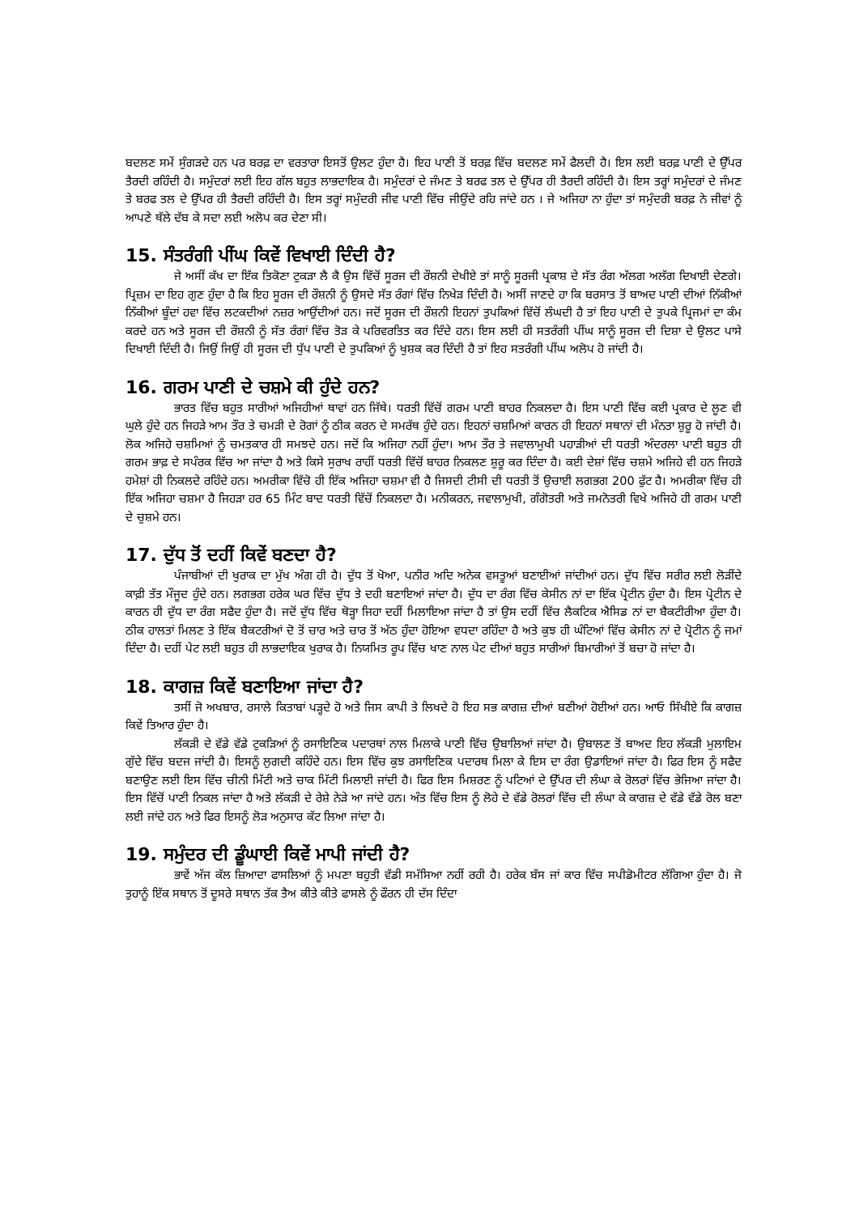ਬਦਲਣ ਸਮੇਂ ਸੁੰਗੜਦੇ ਹਨ ਪਰ ਬਰਫ਼ ਦਾ ਵਰਤਾਰਾ ਇਸਤੋਂ ਉਲਟ ਹੁੰਦਾ ਹੈ। ਇਹ ਪਾਣੀ ਤੋਂ ਬਰਫ਼ ਵਿੱਚ ਬਦਲਣ ਸਮੇਂ ਫੈਲਦੀ ਹੈ। ਇਸ ਲਈ ਬਰਫ਼ ਪਾਣੀ ਦੇ ਉੱਪਰ ਤੈਰਦੀ ਰਹਿੰਦੀ ਹੈ। ਸਮੁੰਦਰਾਂ ਲਈ ਇਹ ਗੱਲ ਬਹੁਤ ਲਾਭਦਾਇਕ ਹੈ। ਸਮੁੰਦਰਾਂ ਦੇ ਜੰਮਣ ਤੇ ਬਰਫ ਤਲ ਦੇ ਉੱਪਰ ਹੀ ਤੈਰਦੀ ਰਹਿੰਦੀ ਹੈ। ਇਸ ਤਰ੍ਹਾਂ ਸਮੁੰਦਰਾਂ ਦੇ ਜੰਮਣ ਤੇ ਬਰਫ ਤਲ ਦੇ ਉੱਪਰ ਹੀ ਤੈਰਦੀ ਰਹਿੰਦੀ ਹੈ। ਇਸ ਤਰ੍ਹਾਂ ਸਮੁੰਦਰੀ ਜੀਵ ਪਾਣੀ ਵਿੱਚ ਜੀਉਂਦੇ ਰਹਿ ਜਾਂਦੇ ਹਨ । ਜੇ ਅਜਿਹਾ ਨਾ ਹੁੰਦਾ ਤਾਂ ਸਮੁੰਦਰੀ ਬਰਫ਼ ਨੇ ਜੀਵਾਂ ਨੂੰ ਆਪਣੇ ਥੱਲੇ ਦੱਬ ਕੇ ਸਦਾ ਲਈ ਅਲੋਪ ਕਰ ਦੇਣਾ ਸੀ।
15. ਸੰਤਰੰਗੀ ਪੀਂਘ ਕਿਵੇਂ ਵਿਖਾਈ ਦਿੰਦੀ ਹੈ?
ਜੇ ਅਸੀਂ ਕੱਖ ਦਾ ਇੱਕ ਤਿਕੋਣਾ ਟੁਕੜਾ ਲੈ ਕੈ ਉਸ ਵਿੱਚੋਂ ਸੂਰਜ ਦੀ ਰੌਸ਼ਨੀ ਦੇਖੀਏ ਤਾਂ ਸਾਨੂੰ ਸੂਰਜੀ ਪ੍ਰਕਾਸ਼ ਦੇ ਸੱਤ ਰੰਗ ਅੱਲਗ ਅਲੱਗ ਦਿਖਾਈ ਦੇਣਗੇ। ਪ੍ਰਿਜ਼ਮ ਦਾ ਇਹ ਗੁਣ ਹੁੰਦਾ ਹੈ ਕਿ ਇਹ ਸੂਰਜ ਦੀ ਰੌਸ਼ਨੀ ਨੂੰ ਉਸਦੇ ਸੱਤ ਰੰਗਾਂ ਵਿੱਚ ਨਿਖੇੜ ਦਿੰਦੀ ਹੈ। ਅਸੀਂ ਜਾਣਦੇ ਹਾ ਕਿ ਬਰਸਾਤ ਤੋਂ ਬਾਅਦ ਪਾਣੀ ਦੀਆਂ ਨਿੱਕੀਆਂ ਨਿੱਕੀਆਂ ਬੂੰਦਾਂ ਹਵਾ ਵਿੱਚ ਲਟਕਦੀਆਂ ਨਜ਼ਰ ਆਉਂਦੀਆਂ ਹਨ। ਜਦੋਂ ਸੂਰਜ ਦੀ ਰੌਸ਼ਨੀ ਇਹਨਾਂ ਤੁਪਕਿਆਂ ਵਿੱਚੋਂ ਲੰਘਦੀ ਹੈ ਤਾਂ ਇਹ ਪਾਣੀ ਦੇ ਤੁਪਕੇ ਪ੍ਰਿਜਮਾਂ ਦਾ ਕੰਮ ਕਰਦੇ ਹਨ ਅਤੇ ਸੂਰਜ ਦੀ ਰੌਸ਼ਨੀ ਨੂੰ ਸੱਤ ਰੰਗਾਂ ਵਿੱਚ ਤੋੜ ਕੇ ਪਰਿਵਰਤਿਤ ਕਰ ਦਿੰਦੇ ਹਨ। ਇਸ ਲਈ ਹੀ ਸਤਰੰਗੀ ਪੀਂਘ ਸਾਨੂੰ ਸੂਰਜ ਦੀ ਦਿਸ਼ਾ ਦੇ ਉਲਟ ਪਾਸੇ ਦਿਖਾਈ ਦਿੰਦੀ ਹੈ। ਜਿਉਂ ਜਿਉਂ ਹੀ ਸੂਰਜ ਦੀ ਧੁੱਪ ਪਾਣੀ ਦੇ ਤੁਪਕਿਆਂ ਨੂੰ ਖੁਸ਼ਕ ਕਰ ਦਿੰਦੀ ਹੈ ਤਾਂ ਇਹ ਸਤਰੰਗੀ ਪੀਂਘ ਅਲੋਪ ਹੋ ਜਾਂਦੀ ਹੈ।
16. ਗਰਮ ਪਾਣੀ ਦੇ ਚਸ਼ਮੇ ਕੀ ਹੁੰਦੇ ਹਨ?
ਭਾਰਤ ਵਿੱਚ ਬਹੁਤ ਸਾਰੀਆਂ ਅਜਿਹੀਆਂ ਥਾਵਾਂ ਹਨ ਜਿੱਥੇ। ਧਰਤੀ ਵਿੱਚੋਂ ਗਰਮ ਪਾਣੀ ਬਾਹਰ ਨਿਕਲਦਾ ਹੈ। ਇਸ ਪਾਣੀ ਵਿੱਚ ਕਈ ਪ੍ਰਕਾਰ ਦੇ ਲੂਣ ਵੀ ਘੁਲੇ ਹੁੰਦੇ ਹਨ ਜਿਹੜੇ ਆਮ ਤੌਰ ਤੇ ਚਮੜੀ ਦੇ ਰੋਗਾਂ ਨੂੰ ਠੀਕ ਕਰਨ ਦੇ ਸਮਰੱਥ ਹੁੰਦੇ ਹਨ। ਇਹਨਾਂ ਚਸ਼ਮਿਆਂ ਕਾਰਨ ਹੀ ਇਹਨਾਂ ਸਥਾਨਾਂ ਦੀ ਮੰਨਤਾ ਸ਼ੁਰੂ ਹੋ ਜਾਂਦੀ ਹੈ। ਲੋਕ ਅਜਿਹੇ ਚਸ਼ਮਿਆਂ ਨੂੰ ਚਮਤਕਾਰ ਹੀ ਸਮਝਦੇ ਹਨ। ਜਦੋਂ ਕਿ ਅਜਿਹਾ ਨਹੀਂ ਹੁੰਦਾ। ਆਮ ਤੌਰ ਤੇ ਜਵਾਲਾਮੁਖੀ ਪਹਾੜੀਆਂ ਦੀ ਧਰਤੀ ਅੰਦਰਲਾ ਪਾਣੀ ਬਹੁਤ ਹੀ ਗਰਮ ਭਾਫ਼ ਦੇ ਸਪੰਰਕ ਵਿੱਚ ਆ ਜਾਂਦਾ ਹੈ ਅਤੇ ਕਿਸੇ ਸੁਰਾਖ ਰਾਹੀਂ ਧਰਤੀ ਵਿੱਚੋਂ ਬਾਹਰ ਨਿਕਲਣ ਸ਼ੁਰੂ ਕਰ ਦਿੰਦਾ ਹੈ। ਕਈ ਦੇਸ਼ਾਂ ਵਿੱਚ ਚਸ਼ਮੇ ਅਜਿਹੇ ਵੀ ਹਨ ਜਿਹੜੇ ਹਮੇਸ਼ਾਂ ਹੀ ਨਿਕਲਦੇ ਰਹਿੰਦੇ ਹਨ। ਅਮਰੀਕਾ ਵਿੱਚੋ ਹੀ ਇੱਕ ਅਜਿਹਾ ਚਸ਼ਮਾ ਵੀ ਹੈ ਜਿਸਦੀ ਟੀਸੀ ਦੀ ਧਰਤੀ ਤੋਂ ਉਚਾਈ ਲਗਭਗ 200 ਫੁੱਟ ਹੈ। ਅਮਰੀਕਾ ਵਿੱਚ ਹੀ ਇੱਕ ਅਜਿਹਾ ਚਸ਼ਮਾ ਹੈ ਜਿਹੜਾ ਹਰ 65 ਮਿੰਟ ਬਾਦ ਧਰਤੀ ਵਿੱਚੋਂ ਨਿਕਲਦਾ ਹੈ। ਮਨੀਕਰਨ, ਜਵਾਲਾਮੁਖੀ, ਗੰਗੋਤਰੀ ਅਤੇ ਜਮਨੋਤਰੀ ਵਿਖੇ ਅਜਿਹੇ ਹੀ ਗਰਮ ਪਾਣੀ ਦੇ ਚੁਸ਼ਮੇ ਹਨ।
17. ਦੁੱਧ ਤੋਂ ਦਹੀਂ ਕਿਵੇਂ ਬਣਦਾ ਹੈ?
ਪੰਜਾਬੀਆਂ ਦੀ ਖੁਰਾਕ ਦਾ ਮੁੱਖ ਅੰਗ ਹੀ ਹੈ। ਦੁੱਧ ਤੋਂ ਖੋਆ, ਪਨੀਰ ਅਦਿ ਅਨੇਕ ਵਸਤੂਆਂ ਬਣਾਈਆਂ ਜਾਂਦੀਆਂ ਹਨ। ਦੁੱਧ ਵਿੱਚ ਸਰੀਰ ਲਈ ਲੋੜੀਂਦੇ ਕਾਫ਼ੀ ਤੱਤ ਮੌਜੂਦ ਹੁੰਦੇ ਹਨ। ਲਗਭਗ ਹਰੇਕ ਘਰ ਵਿੱਚ ਦੁੱਧ ਤੇ ਦਹੀ ਬਣਾਇਆਂ ਜਾਂਦਾ ਹੈ। ਦੁੱਧ ਦਾ ਰੰਗ ਵਿੱਚ ਕੇਸੀਨ ਨਾਂ ਦਾ ਇੱਕ ਪ੍ਰੋਟੀਨ ਹੁੰਦਾ ਹੈ। ਇਸ ਪ੍ਰੋਟੀਨ ਦੇ ਕਾਰਨ ਹੀ ਦੁੱਧ ਦਾ ਰੰਗ ਸਫੈਦ ਹੁੰਦਾ ਹੈ। ਜਦੋਂ ਦੁੱਧ ਵਿੱਚ ਥੋੜ੍ਹਾ ਜਿਹਾ ਦਹੀਂ ਮਿਲਾਇਆ ਜਾਂਦਾ ਹੈ ਤਾਂ ਉਸ ਦਹੀਂ ਵਿੱਚ ਲੈਕਟਿਕ ਐਸਿਡ ਨਾਂ ਦਾ ਬੈਕਟੀਰੀਆ ਹੁੰਦਾ ਹੈ। ਠੀਕ ਹਾਲਤਾਂ ਮਿਲਣ ਤੇ ਇੱਕ ਬੈਕਟਰੀਆਂ ਦੋ ਤੋਂ ਚਾਰ ਅਤੇ ਚਾਰ ਤੋਂ ਅੱਠ ਹੁੰਦਾ ਹੋਇਆ ਵਧਦਾ ਰਹਿੰਦਾ ਹੈ ਅਤੇ ਕੁਝ ਹੀ ਘੰਟਿਆਂ ਵਿੱਚ ਕੇਸੀਨ ਨਾਂ ਦੇ ਪ੍ਰੋਟੀਨ ਨੂੰ ਜਮਾਂ ਦਿੰਦਾ ਹੈ। ਦਹੀਂ ਪੇਟ ਲਈ ਬਹੁਤ ਹੀ ਲਾਭਦਾਇਕ ਖੁਰਾਕ ਹੈ। ਨਿਯਮਿਤ ਰੂਪ ਵਿੱਚ ਖਾਣ ਨਾਲ ਪੇਟ ਦੀਆਂ ਬਹੁਤ ਸਾਰੀਆਂ ਬਿਮਾਰੀਆਂ ਤੋਂ ਬਚਾ ਹੋ ਜਾਂਦਾ ਹੈ।
18. ਕਾਗਜ਼ ਕਿਵੇਂ ਬਣਾਇਆ ਜਾਂਦਾ ਹੈ?
ਤਸੀਂ ਜੋ ਅਖਬਾਰ, ਰਸਾਲੇ ਕਿਤਾਬਾਂ ਪੜ੍ਹਦੇ ਹੋ ਅਤੇ ਜਿਸ ਕਾਪੀ ਤੇ ਲਿਖਦੇ ਹੋ ਇਹ ਸਭ ਕਾਗਜ਼ ਦੀਆਂ ਬਣੀਆਂ ਹੋਈਆਂ ਹਨ। ਆਓ ਸਿੱਖੀਏ ਕਿ ਕਾਗਜ਼ ਕਿਵੇਂ ਤਿਆਰ ਹੁੰਦਾ ਹੈ।
ਲੱਕੜੀ ਦੇ ਵੱਡੇ ਵੱਡੇ ਟੁਕੜਿਆਂ ਨੂੰ ਰਸਾਇਣਿਕ ਪਦਾਰਥਾਂ ਨਾਲ ਮਿਲਾਕੇ ਪਾਣੀ ਵਿੱਚ ਉਬਾਲਿਆਂ ਜਾਂਦਾ ਹੈ। ਉਬਾਲਣ ਤੋਂ ਬਾਅਦ ਇਹ ਲੱਕੜੀ ਮੁਲਾਇਮ ਗੁੱਦੇ ਵਿੱਚ ਬਦਜ ਜਾਂਦੀ ਹੈ। ਇਸਨੂੰ ਲੁਗਦੀ ਕਹਿੰਦੇ ਹਨ। ਇਸ ਵਿੱਚ ਕੁਝ ਰਸਾਇਣਿਕ ਪਦਾਰਥ ਮਿਲਾ ਕੇ ਇਸ ਦਾ ਰੰਗ ਉਡਾਇਆਂ ਜਾਂਦਾ ਹੈ। ਫਿਰ ਇਸ ਨੂੰ ਸਫੈਦ ਬਣਾਉਣ ਲਈ ਇਸ ਵਿੱਚ ਚੀਨੀ ਮਿੱਟੀ ਅਤੇ ਚਾਕ ਮਿੱਟੀ ਮਿਲਾਈ ਜਾਂਦੀ ਹੈ। ਫਿਰ ਇਸ ਮਿਸ਼ਰਣ ਨੂੰ ਪਟਿਆਂ ਦੇ ਉੱਪਰ ਦੀ ਲੰਘਾ ਕੇ ਰੋਲਰਾਂ ਵਿੱਚ ਭੇਜਿਆ ਜਾਂਦਾ ਹੈ। ਇਸ ਵਿੱਚੋਂ ਪਾਣੀ ਨਿਕਲ ਜਾਂਦਾ ਹੈ ਅਤੇ ਲੱਕੜੀ ਦੇ ਰੇਸ਼ੇ ਨੇੜੇ ਆ ਜਾਂਦੇ ਹਨ। ਅੰਤ ਵਿੱਚ ਇਸ ਨੂੰ ਲੋਹੇ ਦੇ ਵੱਡੇ ਰੋਲਰਾਂ ਵਿੱਚ ਦੀ ਲੰਘਾ ਕੇ ਕਾਗਜ਼ ਦੇ ਵੱਡੇ ਵੱਡੇ ਰੋਲ ਬਣਾ ਲਈ ਜਾਂਦੇ ਹਨ ਅਤੇ ਫਿਰ ਇਸਨੂੰ ਲੋੜ ਅਨੁਸਾਰ ਕੱਟ ਲਿਆ ਜਾਂਦਾ ਹੈ।
19. ਸਮੁੰਦਰ ਦੀ ਡੂੰਘਾਈ ਕਿਵੇਂ ਮਾਪੀ ਜਾਂਦੀ ਹੈ?
ਭਾਵੇਂ ਅੱਜ ਕੱਲ ਜ਼ਿਆਦਾ ਫਾਸਲਿਆਂ ਨੂੰ ਮਪਣਾ ਬਹੁਤੀ ਵੱਡੀ ਸਮੱਸਿਆ ਨਹੀਂ ਰਹੀ ਹੈ। ਹਰੇਕ ਬੱਸ ਜਾਂ ਕਾਰ ਵਿੱਚ ਸਪੀਡੋਮੀਟਰ ਲੱਗਿਆ ਹੁੰਦਾ ਹੈ। ਜੋ ਤੁਹਾਨੂੰ ਇੱਕ ਸਥਾਨ ਤੋਂ ਦੂਸਰੇ ਸਥਾਨ ਤੱਕ ਤੈਅ ਕੀਤੇ ਕੀਤੇ ਫਾਸਲੇ ਨੂੰ ਫੌਰਨ ਹੀ ਦੱਸ ਦਿੰਦਾ